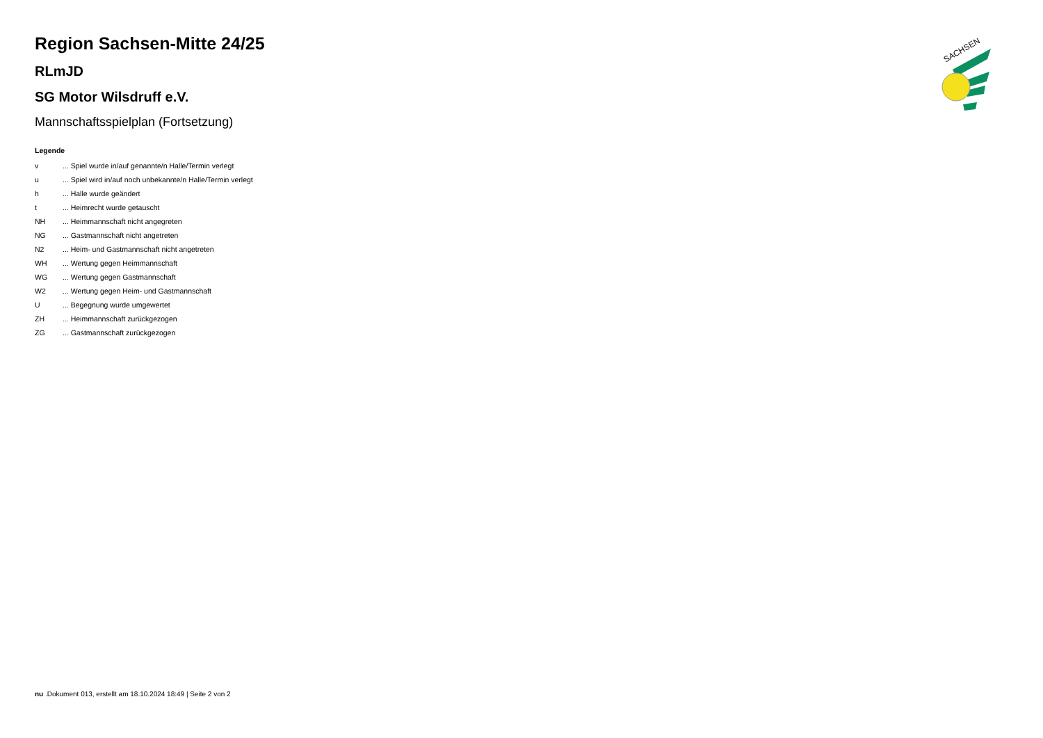Region Sachsen-Mitte 24/25
RLmJD
SG Motor Wilsdruff e.V.
Mannschaftsspielplan (Fortsetzung)
Legende
| v | ... Spiel wurde in/auf genannte/n Halle/Termin verlegt |
| u | ... Spiel wird in/auf noch unbekannte/n Halle/Termin verlegt |
| h | ... Halle wurde geändert |
| t | ... Heimrecht wurde getauscht |
| NH | ... Heimmannschaft nicht angegreten |
| NG | ... Gastmannschaft nicht angetreten |
| N2 | ... Heim- und Gastmannschaft nicht angetreten |
| WH | ... Wertung gegen Heimmannschaft |
| WG | ... Wertung gegen Gastmannschaft |
| W2 | ... Wertung gegen Heim- und Gastmannschaft |
| U | ... Begegnung wurde umgewertet |
| ZH | ... Heimmannschaft zurückgezogen |
| ZG | ... Gastmannschaft zurückgezogen |
SACHSEN
nu .Dokument 013, erstellt am 18.10.2024 18:49 | Seite 2 von 2